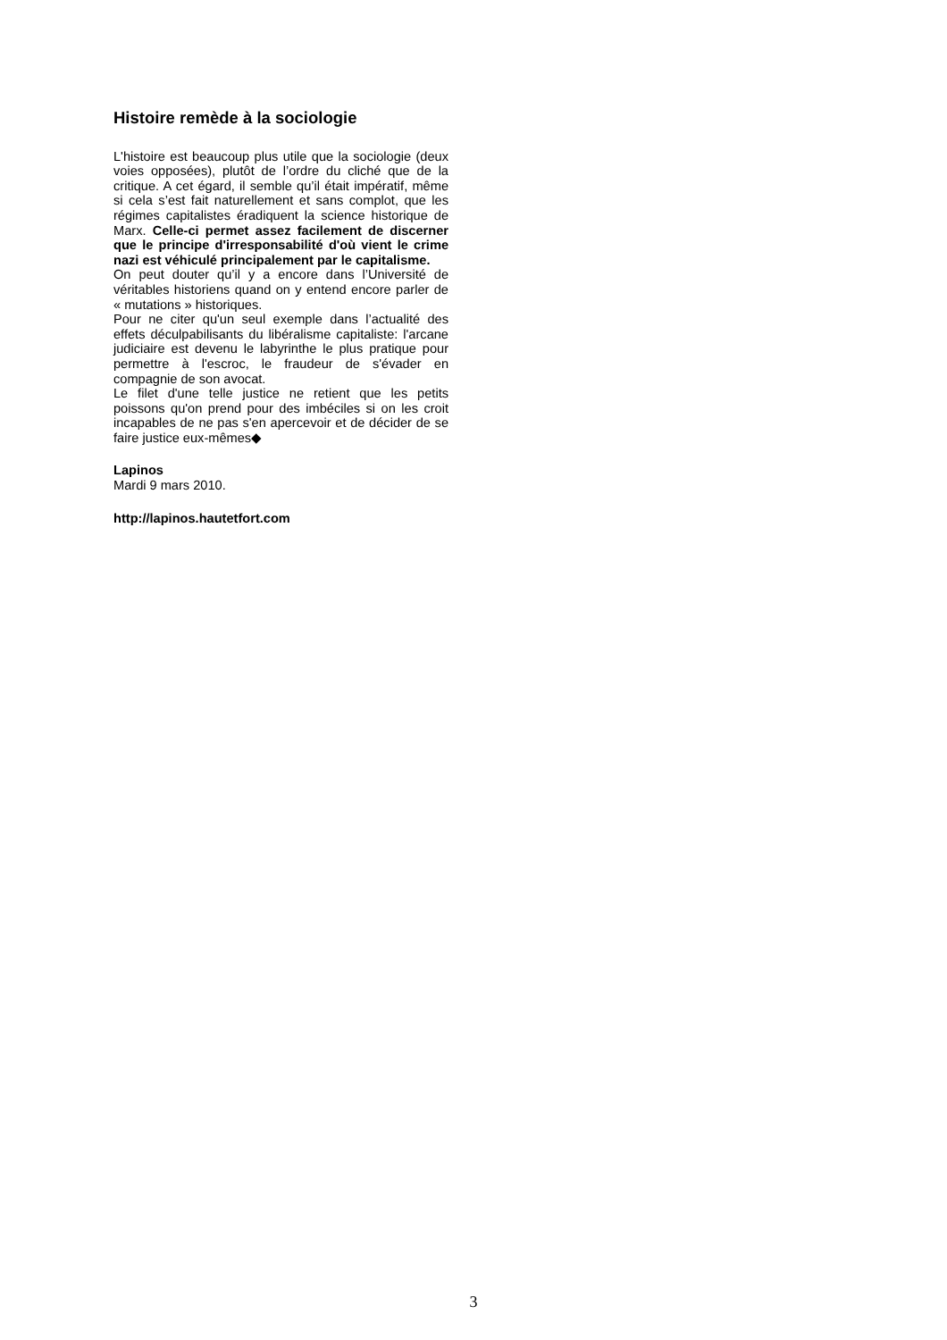Histoire remède à la sociologie
L'histoire est beaucoup plus utile que la sociologie (deux voies opposées), plutôt de l’ordre du cliché que de la critique. A cet égard, il semble qu’il était impératif, même si cela s’est fait naturellement et sans complot, que les régimes capitalistes éradiquent la science historique de Marx. Celle-ci permet assez facilement de discerner que le principe d'irresponsabilité d'où vient le crime nazi est véhiculé principalement par le capitalisme.
On peut douter qu’il y a encore dans l’Université de véritables historiens quand on y entend encore parler de « mutations » historiques.
Pour ne citer qu'un seul exemple dans l’actualité des effets déculpabilisants du libéralisme capitaliste: l'arcane judiciaire est devenu le labyrinthe le plus pratique pour permettre à l'escroc, le fraudeur de s'évader en compagnie de son avocat.
Le filet d'une telle justice ne retient que les petits poissons qu'on prend pour des imbéciles si on les croit incapables de ne pas s'en apercevoir et de décider de se faire justice eux-mêmes◆
Lapinos
Mardi 9 mars 2010.
http://lapinos.hautetfort.com
3